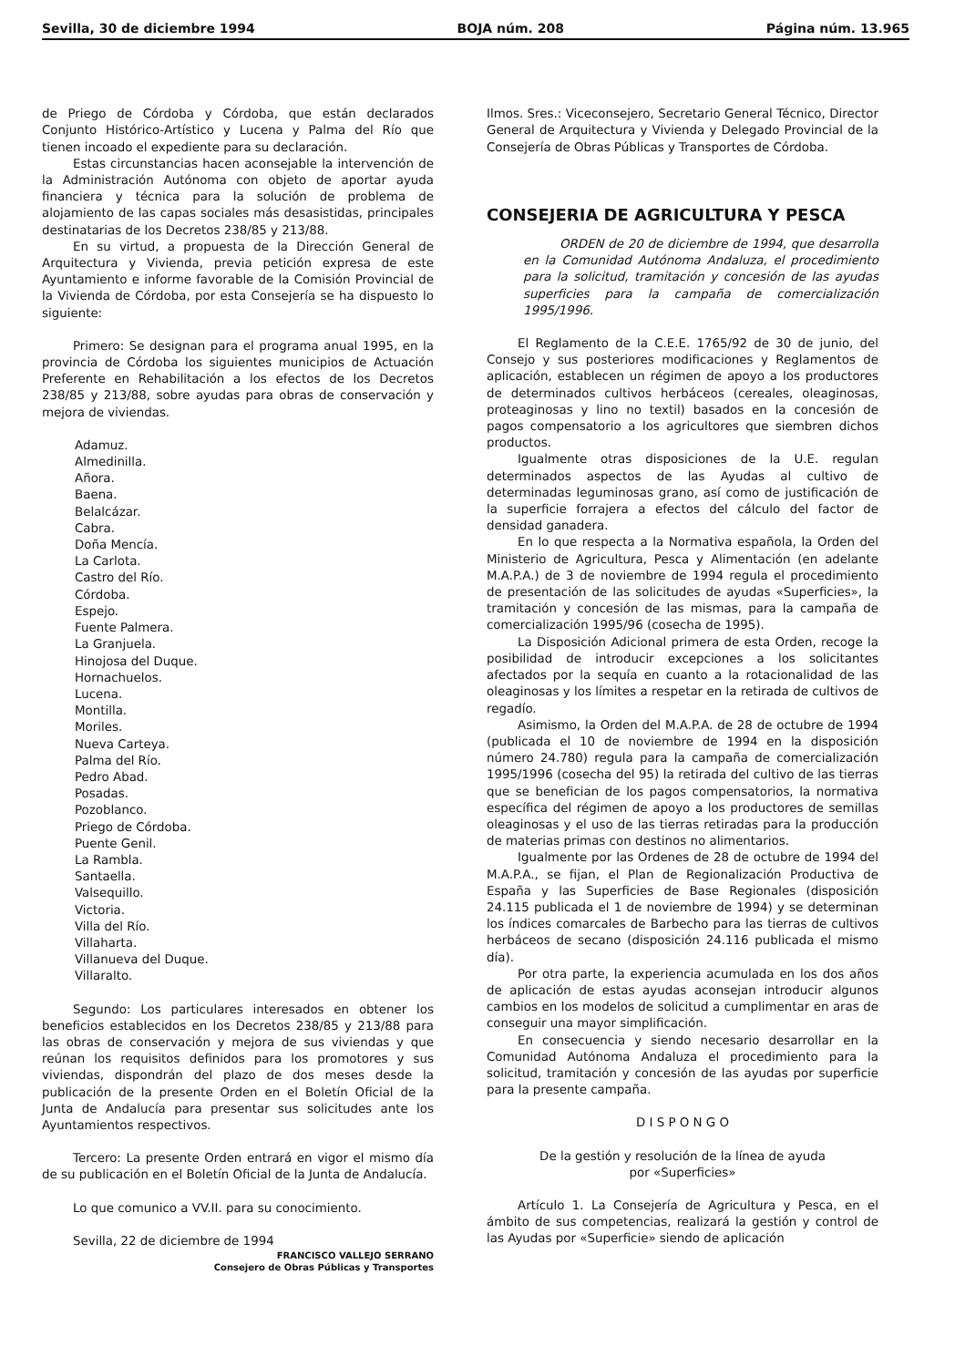Sevilla, 30 de diciembre 1994 BOJA núm. 208 Página núm. 13.965
de Priego de Córdoba y Córdoba, que están declarados Conjunto Histórico-Artístico y Lucena y Palma del Río que tienen incoado el expediente para su declaración.
Estas circunstancias hacen aconsejable la intervención de la Administración Autónoma con objeto de aportar ayuda financiera y técnica para la solución de problema de alojamiento de las capas sociales más desasistidas, principales destinatarias de los Decretos 238/85 y 213/88.
En su virtud, a propuesta de la Dirección General de Arquitectura y Vivienda, previa petición expresa de este Ayuntamiento e informe favorable de la Comisión Provincial de la Vivienda de Córdoba, por esta Consejería se ha dispuesto lo siguiente:
Primero: Se designan para el programa anual 1995, en la provincia de Córdoba los siguientes municipios de Actuación Preferente en Rehabilitación a los efectos de los Decretos 238/85 y 213/88, sobre ayudas para obras de conservación y mejora de viviendas.
Adamuz.
Almedinilla.
Añora.
Baena.
Belalcázar.
Cabra.
Doña Mencía.
La Carlota.
Castro del Río.
Córdoba.
Espejo.
Fuente Palmera.
La Granjuela.
Hinojosa del Duque.
Hornachuelos.
Lucena.
Montilla.
Moriles.
Nueva Carteya.
Palma del Río.
Pedro Abad.
Posadas.
Pozoblanco.
Priego de Córdoba.
Puente Genil.
La Rambla.
Santaella.
Valsequillo.
Victoria.
Villa del Río.
Villaharta.
Villanueva del Duque.
Villaralto.
Segundo: Los particulares interesados en obtener los beneficios establecidos en los Decretos 238/85 y 213/88 para las obras de conservación y mejora de sus viviendas y que reúnan los requisitos definidos para los promotores y sus viviendas, dispondrán del plazo de dos meses desde la publicación de la presente Orden en el Boletín Oficial de la Junta de Andalucía para presentar sus solicitudes ante los Ayuntamientos respectivos.
Tercero: La presente Orden entrará en vigor el mismo día de su publicación en el Boletín Oficial de la Junta de Andalucía.
Lo que comunico a VV.II. para su conocimiento.
Sevilla, 22 de diciembre de 1994
FRANCISCO VALLEJO SERRANO
Consejero de Obras Públicas y Transportes
Ilmos. Sres.: Viceconsejero, Secretario General Técnico, Director General de Arquitectura y Vivienda y Delegado Provincial de la Consejería de Obras Públicas y Transportes de Córdoba.
CONSEJERIA DE AGRICULTURA Y PESCA
ORDEN de 20 de diciembre de 1994, que desarrolla en la Comunidad Autónoma Andaluza, el procedimiento para la solicitud, tramitación y concesión de las ayudas superficies para la campaña de comercialización 1995/1996.
El Reglamento de la C.E.E. 1765/92 de 30 de junio, del Consejo y sus posteriores modificaciones y Reglamentos de aplicación, establecen un régimen de apoyo a los productores de determinados cultivos herbáceos (cereales, oleaginosas, proteaginosas y lino no textil) basados en la concesión de pagos compensatorio a los agricultores que siembren dichos productos.
Igualmente otras disposiciones de la U.E. regulan determinados aspectos de las Ayudas al cultivo de determinadas leguminosas grano, así como de justificación de la superficie forrajera a efectos del cálculo del factor de densidad ganadera.
En lo que respecta a la Normativa española, la Orden del Ministerio de Agricultura, Pesca y Alimentación (en adelante M.A.P.A.) de 3 de noviembre de 1994 regula el procedimiento de presentación de las solicitudes de ayudas «Superficies», la tramitación y concesión de las mismas, para la campaña de comercialización 1995/96 (cosecha de 1995).
La Disposición Adicional primera de esta Orden, recoge la posibilidad de introducir excepciones a los solicitantes afectados por la sequía en cuanto a la rotacionalidad de las oleaginosas y los límites a respetar en la retirada de cultivos de regadío.
Asimismo, la Orden del M.A.P.A. de 28 de octubre de 1994 (publicada el 10 de noviembre de 1994 en la disposición número 24.780) regula para la campaña de comercialización 1995/1996 (cosecha del 95) la retirada del cultivo de las tierras que se benefician de los pagos compensatorios, la normativa específica del régimen de apoyo a los productores de semillas oleaginosas y el uso de las tierras retiradas para la producción de materias primas con destinos no alimentarios.
Igualmente por las Ordenes de 28 de octubre de 1994 del M.A.P.A., se fijan, el Plan de Regionalización Productiva de España y las Superficies de Base Regionales (disposición 24.115 publicada el 1 de noviembre de 1994) y se determinan los índices comarcales de Barbecho para las tierras de cultivos herbáceos de secano (disposición 24.116 publicada el mismo día).
Por otra parte, la experiencia acumulada en los dos años de aplicación de estas ayudas aconsejan introducir algunos cambios en los modelos de solicitud a cumplimentar en aras de conseguir una mayor simplificación.
En consecuencia y siendo necesario desarrollar en la Comunidad Autónoma Andaluza el procedimiento para la solicitud, tramitación y concesión de las ayudas por superficie para la presente campaña.
D I S P O N G O
De la gestión y resolución de la línea de ayuda
por «Superficies»
Artículo 1. La Consejería de Agricultura y Pesca, en el ámbito de sus competencias, realizará la gestión y control de las Ayudas por «Superficie» siendo de aplicación